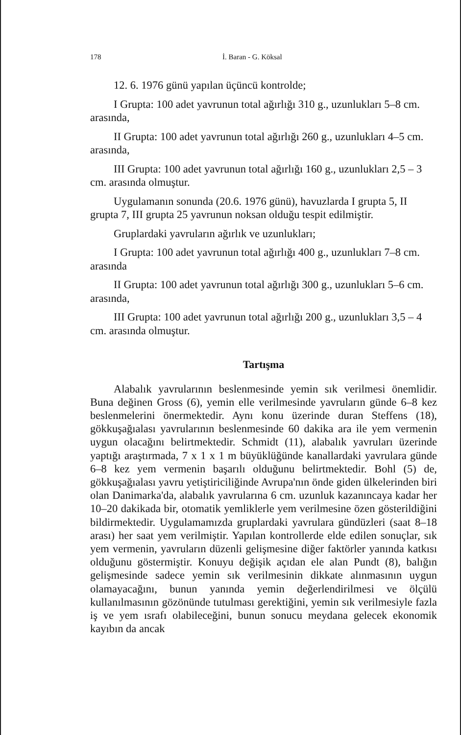178 İ. Baran - G. Köksal
12. 6. 1976 günü yapılan üçüncü kontrolde;
I Grupta: 100 adet yavrunun total ağırlığı 310 g., uzunlukları 5–8 cm. arasında,
II Grupta: 100 adet yavrunun total ağırlığı 260 g., uzunlukları 4–5 cm. arasında,
III Grupta: 100 adet yavrunun total ağırlığı 160 g., uzunlukları 2,5 – 3 cm. arasında olmuştur.
Uygulamanın sonunda (20.6. 1976 günü), havuzlarda I grupta 5, II grupta 7, III grupta 25 yavrunun noksan olduğu tespit edilmiştir.
Gruplardaki yavruların ağırlık ve uzunlukları;
I Grupta: 100 adet yavrunun total ağırlığı 400 g., uzunlukları 7–8 cm. arasında
II Grupta: 100 adet yavrunun total ağırlığı 300 g., uzunlukları 5–6 cm. arasında,
III Grupta: 100 adet yavrunun total ağırlığı 200 g., uzunlukları 3,5 – 4 cm. arasında olmuştur.
Tartışma
Alabalık yavrularının beslenmesinde yemin sık verilmesi önemlidir. Buna değinen Gross (6), yemin elle verilmesinde yavruların günde 6–8 kez beslenmelerini önermektedir. Aynı konu üzerinde duran Steffens (18), gökkuşağıalası yavrularının beslenmesinde 60 dakika ara ile yem vermenin uygun olacağını belirtmektedir. Schmidt (11), alabalık yavruları üzerinde yaptığı araştırmada, 7 x 1 x 1 m büyüklüğünde kanallardaki yavrulara günde 6–8 kez yem vermenin başarılı olduğunu belirtmektedir. Bohl (5) de, gökkuşağıalası yavru yetiştiriciliğinde Avrupa'nın önde giden ülkelerinden biri olan Danimarka'da, alabalık yavrularına 6 cm. uzunluk kazanıncaya kadar her 10–20 dakikada bir, otomatik yemliklerle yem verilmesine özen gösterildiğini bildirmektedir. Uygulamamızda gruplardaki yavrulara gündüzleri (saat 8–18 arası) her saat yem verilmiştir. Yapılan kontrollerde elde edilen sonuçlar, sık yem vermenin, yavruların düzenli gelişmesine diğer faktörler yanında katkısı olduğunu göstermiştir. Konuyu değişik açıdan ele alan Pundt (8), balığın gelişmesinde sadece yemin sık verilmesinin dikkate alınmasının uygun olamayacağını, bunun yanında yemin değerlendirilmesi ve ölçülü kullanılmasının gözönünde tutulması gerektiğini, yemin sık verilmesiyle fazla iş ve yem ısrafı olabileceğini, bunun sonucu meydana gelecek ekonomik kayıbın da ancak